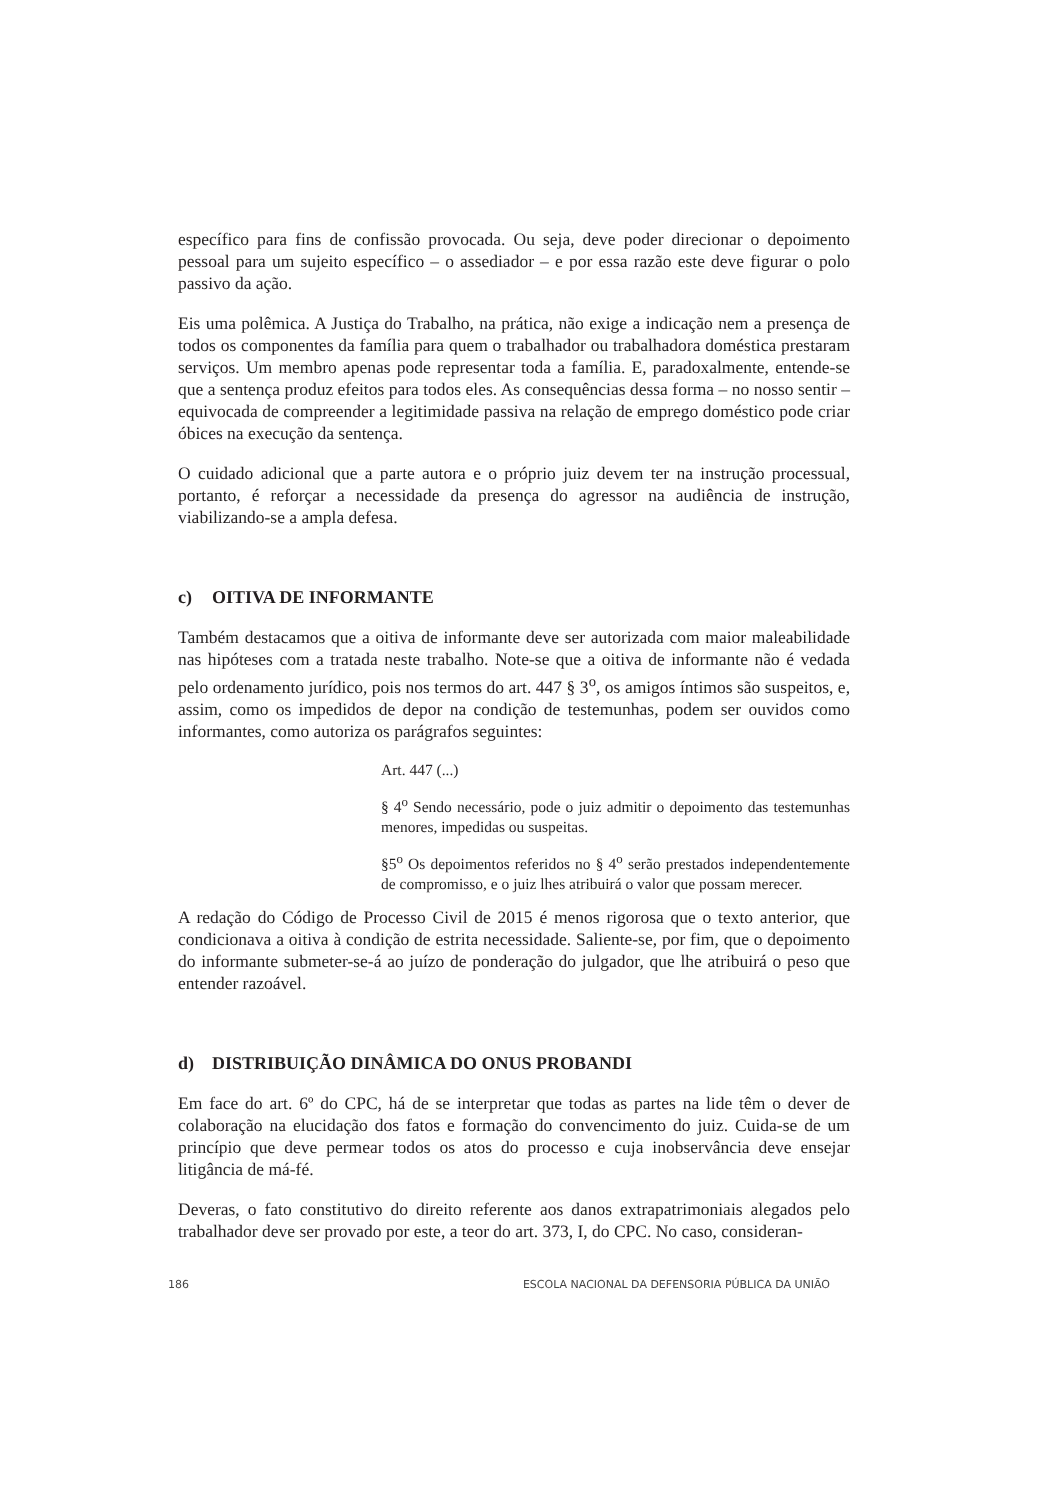específico para fins de confissão provocada. Ou seja, deve poder direcionar o depoimento pessoal para um sujeito específico – o assediador – e por essa razão este deve figurar o polo passivo da ação.
Eis uma polêmica. A Justiça do Trabalho, na prática, não exige a indicação nem a presença de todos os componentes da família para quem o trabalhador ou trabalhadora doméstica prestaram serviços. Um membro apenas pode representar toda a família. E, paradoxalmente, entende-se que a sentença produz efeitos para todos eles. As consequências dessa forma – no nosso sentir – equivocada de compreender a legitimidade passiva na relação de emprego doméstico pode criar óbices na execução da sentença.
O cuidado adicional que a parte autora e o próprio juiz devem ter na instrução processual, portanto, é reforçar a necessidade da presença do agressor na audiência de instrução, viabilizando-se a ampla defesa.
c) OITIVA DE INFORMANTE
Também destacamos que a oitiva de informante deve ser autorizada com maior maleabilidade nas hipóteses com a tratada neste trabalho. Note-se que a oitiva de informante não é vedada pelo ordenamento jurídico, pois nos termos do art. 447 § 3<sup>o</sup>, os amigos íntimos são suspeitos, e, assim, como os impedidos de depor na condição de testemunhas, podem ser ouvidos como informantes, como autoriza os parágrafos seguintes:
Art. 447 (...)
§ 4<sup>o</sup> Sendo necessário, pode o juiz admitir o depoimento das testemunhas menores, impedidas ou suspeitas.
§5<sup>o</sup> Os depoimentos referidos no § 4<sup>o</sup> serão prestados independentemente de compromisso, e o juiz lhes atribuirá o valor que possam merecer.
A redação do Código de Processo Civil de 2015 é menos rigorosa que o texto anterior, que condicionava a oitiva à condição de estrita necessidade. Saliente-se, por fim, que o depoimento do informante submeter-se-á ao juízo de ponderação do julgador, que lhe atribuirá o peso que entender razoável.
d) DISTRIBUIÇÃO DINÂMICA DO ONUS PROBANDI
Em face do art. 6º do CPC, há de se interpretar que todas as partes na lide têm o dever de colaboração na elucidação dos fatos e formação do convencimento do juiz. Cuida-se de um princípio que deve permear todos os atos do processo e cuja inobservância deve ensejar litigância de má-fé.
Deveras, o fato constitutivo do direito referente aos danos extrapatrimoniais alegados pelo trabalhador deve ser provado por este, a teor do art. 373, I, do CPC. No caso, consideran-
186 ESCOLA NACIONAL DA DEFENSORIA PÚBLICA DA UNIÃO